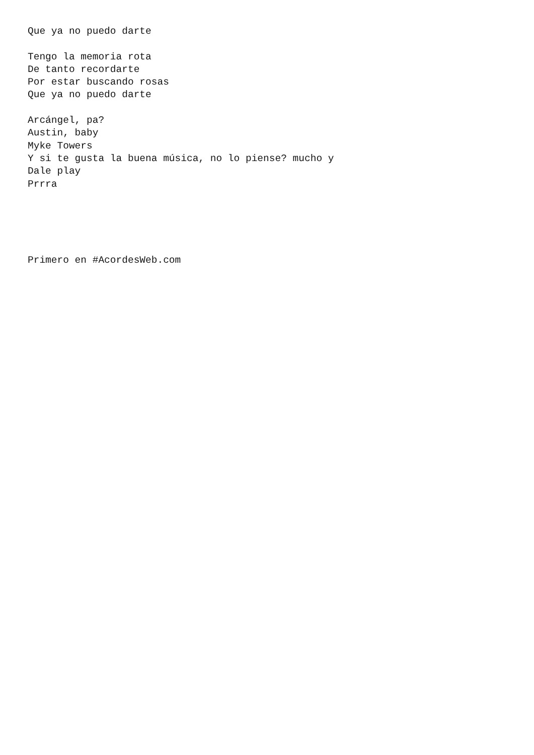Que ya no puedo darte

Tengo la memoria rota
De tanto recordarte
Por estar buscando rosas
Que ya no puedo darte

Arcángel, pa?
Austin, baby
Myke Towers
Y si te gusta la buena música, no lo piense? mucho y
Dale play
Prrra





Primero en #AcordesWeb.com